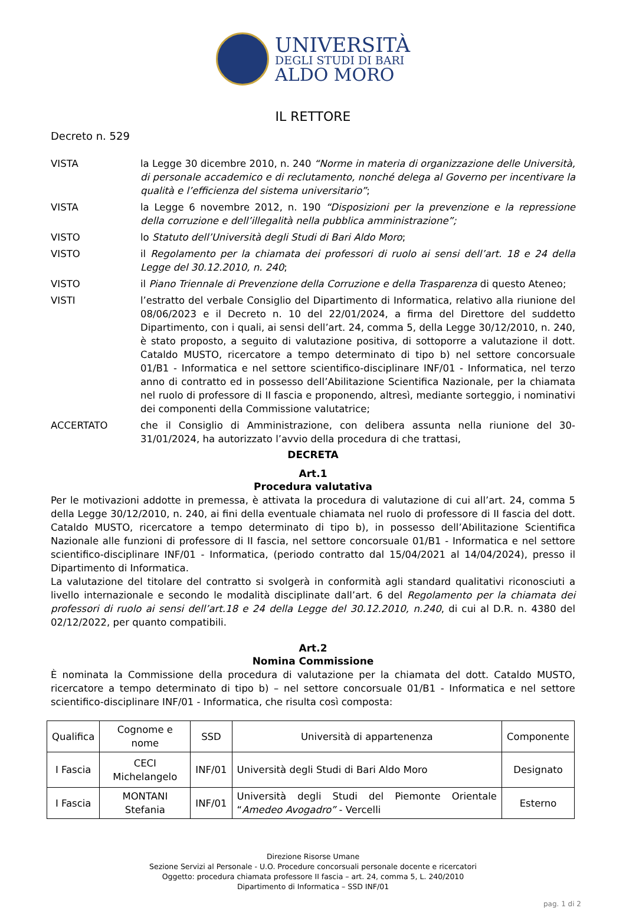UNIVERSITÀ
DEGLI STUDI DI BARI
ALDO MORO
IL RETTORE
Decreto n. 529
VISTA la Legge 30 dicembre 2010, n. 240 “Norme in materia di organizzazione delle Università, di personale accademico e di reclutamento, nonché delega al Governo per incentivare la qualità e l’efficienza del sistema universitario”;
VISTA la Legge 6 novembre 2012, n. 190 “Disposizioni per la prevenzione e la repressione della corruzione e dell’illegalità nella pubblica amministrazione”;
VISTO lo Statuto dell’Università degli Studi di Bari Aldo Moro;
VISTO il Regolamento per la chiamata dei professori di ruolo ai sensi dell’art. 18 e 24 della Legge del 30.12.2010, n. 240;
VISTO il Piano Triennale di Prevenzione della Corruzione e della Trasparenza di questo Ateneo;
VISTI l’estratto del verbale Consiglio del Dipartimento di Informatica, relativo alla riunione del 08/06/2023 e il Decreto n. 10 del 22/01/2024, a firma del Direttore del suddetto Dipartimento, con i quali, ai sensi dell’art. 24, comma 5, della Legge 30/12/2010, n. 240, è stato proposto, a seguito di valutazione positiva, di sottoporre a valutazione il dott. Cataldo MUSTO, ricercatore a tempo determinato di tipo b) nel settore concorsuale 01/B1 - Informatica e nel settore scientifico-disciplinare INF/01 - Informatica, nel terzo anno di contratto ed in possesso dell’Abilitazione Scientifica Nazionale, per la chiamata nel ruolo di professore di II fascia e proponendo, altresì, mediante sorteggio, i nominativi dei componenti della Commissione valutatrice;
ACCERTATO che il Consiglio di Amministrazione, con delibera assunta nella riunione del 30-31/01/2024, ha autorizzato l’avvio della procedura di che trattasi,
DECRETA
Art.1
Procedura valutativa
Per le motivazioni addotte in premessa, è attivata la procedura di valutazione di cui all’art. 24, comma 5 della Legge 30/12/2010, n. 240, ai fini della eventuale chiamata nel ruolo di professore di II fascia del dott. Cataldo MUSTO, ricercatore a tempo determinato di tipo b), in possesso dell’Abilitazione Scientifica Nazionale alle funzioni di professore di II fascia, nel settore concorsuale 01/B1 - Informatica e nel settore scientifico-disciplinare INF/01 - Informatica, (periodo contratto dal 15/04/2021 al 14/04/2024), presso il Dipartimento di Informatica.
La valutazione del titolare del contratto si svolgerà in conformità agli standard qualitativi riconosciuti a livello internazionale e secondo le modalità disciplinate dall’art. 6 del Regolamento per la chiamata dei professori di ruolo ai sensi dell’art.18 e 24 della Legge del 30.12.2010, n.240, di cui al D.R. n. 4380 del 02/12/2022, per quanto compatibili.
Art.2
Nomina Commissione
È nominata la Commissione della procedura di valutazione per la chiamata del dott. Cataldo MUSTO, ricercatore a tempo determinato di tipo b) – nel settore concorsuale 01/B1 - Informatica e nel settore scientifico-disciplinare INF/01 - Informatica, che risulta così composta:
| Qualifica | Cognome e nome | SSD | Università di appartenenza | Componente |
| --- | --- | --- | --- | --- |
| I Fascia | CECI Michelangelo | INF/01 | Università degli Studi di Bari Aldo Moro | Designato |
| I Fascia | MONTANI Stefania | INF/01 | Università degli Studi del Piemonte Orientale “ Amedeo Avogadro” - Vercelli | Esterno |
Direzione Risorse Umane
Sezione Servizi al Personale - U.O. Procedure concorsuali personale docente e ricercatori
Oggetto: procedura chiamata professore II fascia – art. 24, comma 5, L. 240/2010
Dipartimento di Informatica – SSD INF/01
pag. 1 di 2